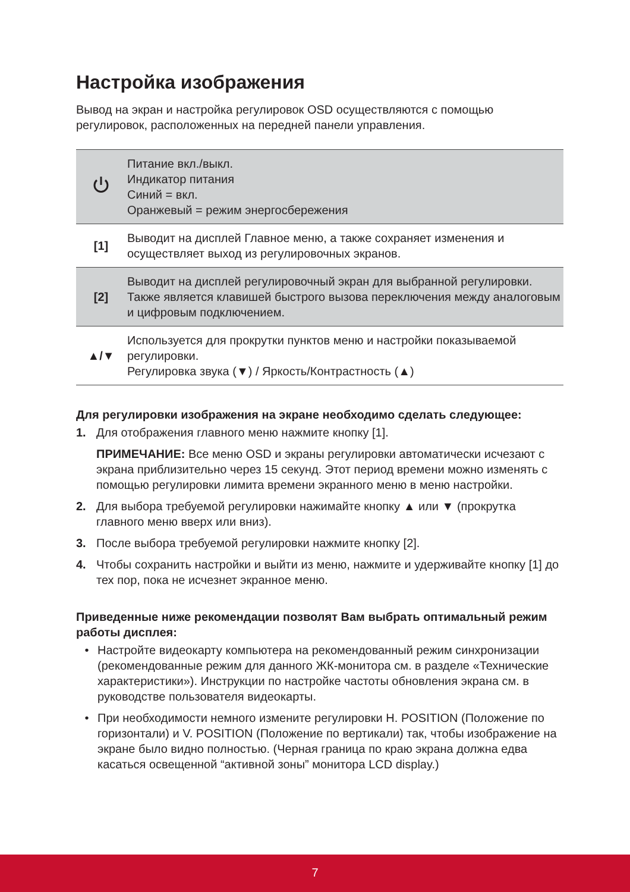Настройка изображения
Вывод на экран и настройка регулировок OSD осуществляются с помощью регулировок, расположенных на передней панели управления.
| | Питание вкл./выкл. Индикатор питания Синий = вкл. Оранжевый = режим энергосбережения |
| [1] | Выводит на дисплей Главное меню, а также сохраняет изменения и осуществляет выход из регулировочных экранов. |
| [2] | Выводит на дисплей регулировочный экран для выбранной регулировки. Также является клавишей быстрого вызова переключения между аналоговым и цифровым подключением. |
| ▲/▼ | Используется для прокрутки пунктов меню и настройки показываемой регулировки. Регулировка звука (▼) / Яркость/Контрастность (▲) |
Для регулировки изображения на экране необходимо сделать следующее:
1. Для отображения главного меню нажмите кнопку [1].
ПРИМЕЧАНИЕ: Все меню OSD и экраны регулировки автоматически исчезают с экрана приблизительно через 15 секунд. Этот период времени можно изменять с помощью регулировки лимита времени экранного меню в меню настройки.
2. Для выбора требуемой регулировки нажимайте кнопку ▲ или ▼ (прокрутка главного меню вверх или вниз).
3. После выбора требуемой регулировки нажмите кнопку [2].
4. Чтобы сохранить настройки и выйти из меню, нажмите и удерживайте кнопку [1] до тех пор, пока не исчезнет экранное меню.
Приведенные ниже рекомендации позволят Вам выбрать оптимальный режим работы дисплея:
• Настройте видеокарту компьютера на рекомендованный режим синхронизации (рекомендованные режим для данного ЖК-монитора см. в разделе «Технические характеристики»). Инструкции по настройке частоты обновления экрана см. в руководстве пользователя видеокарты.
• При необходимости немного измените регулировки H. POSITION (Положение по горизонтали) и V. POSITION (Положение по вертикали) так, чтобы изображение на экране было видно полностью. (Черная граница по краю экрана должна едва касаться освещенной “активной зоны” монитора LCD display.)
7